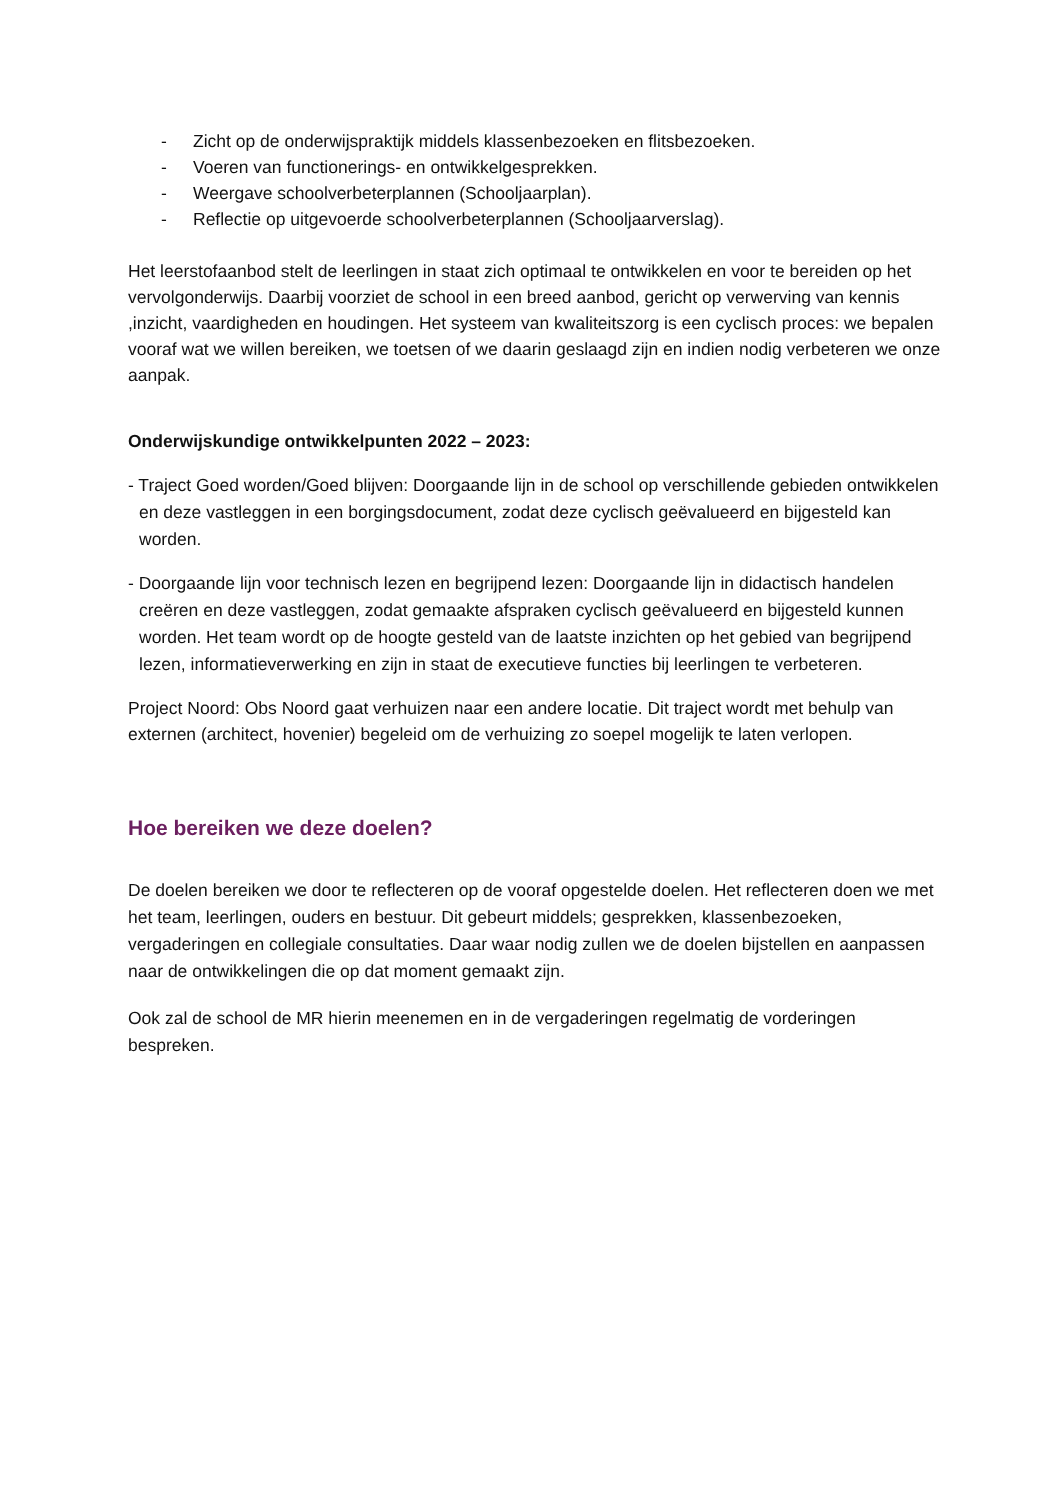- Zicht op de onderwijspraktijk middels klassenbezoeken en flitsbezoeken.
- Voeren van functionerings- en ontwikkelgesprekken.
- Weergave schoolverbeterplannen (Schooljaarplan).
- Reflectie op uitgevoerde schoolverbeterplannen (Schooljaarverslag).
Het leerstofaanbod stelt de leerlingen in staat zich optimaal te ontwikkelen en voor te bereiden op het vervolgonderwijs. Daarbij voorziet de school in een breed aanbod, gericht op verwerving van kennis ,inzicht, vaardigheden en houdingen. Het systeem van kwaliteitszorg is een cyclisch proces: we bepalen vooraf wat we willen bereiken, we toetsen of we daarin geslaagd zijn en indien nodig verbeteren we onze aanpak.
Onderwijskundige ontwikkelpunten 2022 – 2023:
- Traject Goed worden/Goed blijven: Doorgaande lijn in de school op verschillende gebieden ontwikkelen en deze vastleggen in een borgingsdocument, zodat deze cyclisch geëvalueerd en bijgesteld kan worden.
- Doorgaande lijn voor technisch lezen en begrijpend lezen: Doorgaande lijn in didactisch handelen creëren en deze vastleggen, zodat gemaakte afspraken cyclisch geëvalueerd en bijgesteld kunnen worden. Het team wordt op de hoogte gesteld van de laatste inzichten op het gebied van begrijpend lezen, informatieverwerking en zijn in staat de executieve functies bij leerlingen te verbeteren.
Project Noord: Obs Noord gaat verhuizen naar een andere locatie. Dit traject wordt met behulp van externen (architect, hovenier) begeleid om de verhuizing zo soepel mogelijk te laten verlopen.
Hoe bereiken we deze doelen?
De doelen bereiken we door te reflecteren op de vooraf opgestelde doelen. Het reflecteren doen we met het team, leerlingen, ouders en bestuur. Dit gebeurt middels; gesprekken, klassenbezoeken, vergaderingen en collegiale consultaties. Daar waar nodig zullen we de doelen bijstellen en aanpassen naar de ontwikkelingen die op dat moment gemaakt zijn.
Ook zal de school de MR hierin meenemen en in de vergaderingen regelmatig de vorderingen bespreken.